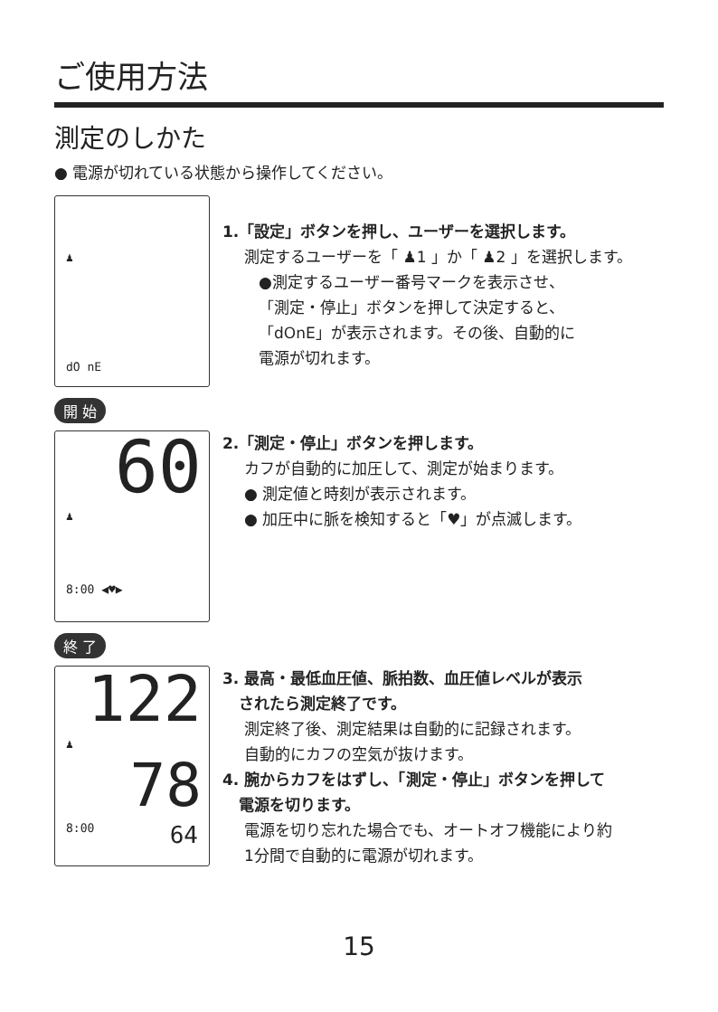ご使用方法
測定のしかた
● 電源が切れている状態から操作してください。
♟
dO nE
1.「設定」ボタンを押し、ユーザーを選択します。
測定するユーザーを「 ♟1 」か「 ♟2 」を選択します。
●測定するユーザー番号マークを表示させ、
「測定・停止」ボタンを押して決定すると、
「dOnE」が表示されます。その後、自動的に
電源が切れます。
開 始
60
♟
8:00 ◀♥▶
2.「測定・停止」ボタンを押します。
カフが自動的に加圧して、測定が始まります。
● 測定値と時刻が表示されます。
● 加圧中に脈を検知すると「♥」が点滅します。
終 了
122
♟
78
8:00 64
3. 最高・最低血圧値、脈拍数、血圧値レベルが表示
されたら測定終了です。
測定終了後、測定結果は自動的に記録されます。
自動的にカフの空気が抜けます。
4. 腕からカフをはずし、「測定・停止」ボタンを押して
電源を切ります。
電源を切り忘れた場合でも、オートオフ機能により約
1分間で自動的に電源が切れます。
15